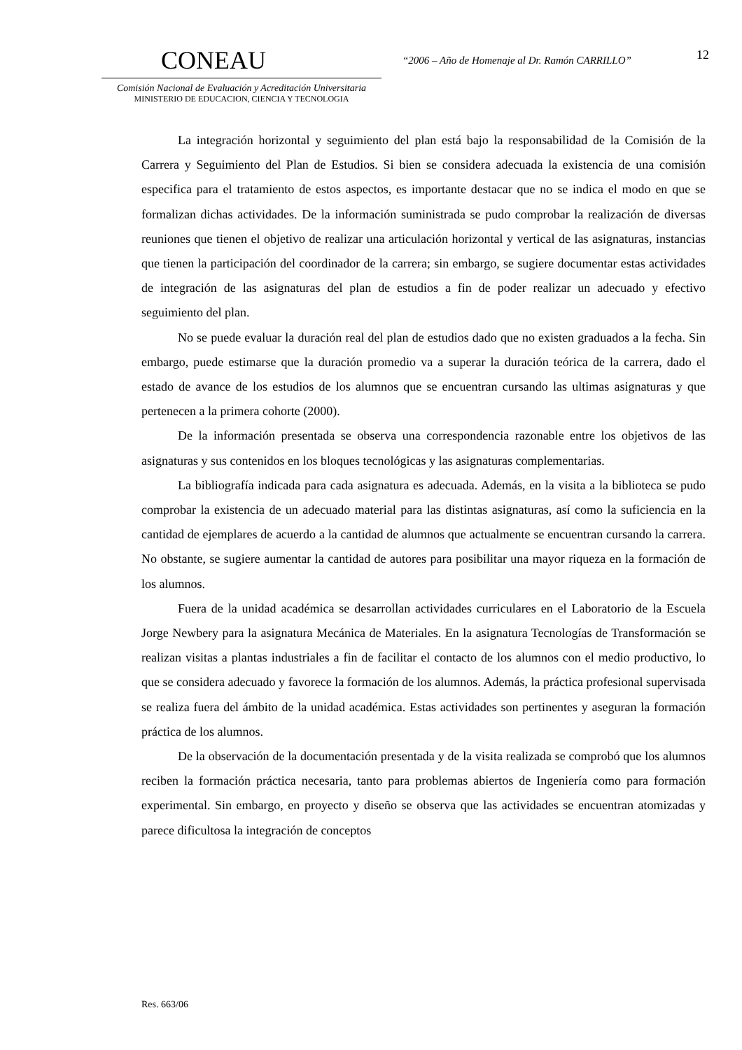CONEAU
Comisión Nacional de Evaluación y Acreditación Universitaria
MINISTERIO DE EDUCACION, CIENCIA Y TECNOLOGIA
“2006 – Año de Homenaje al Dr. Ramón CARRILLO”
12
La integración horizontal y seguimiento del plan está bajo la responsabilidad de la Comisión de la Carrera y Seguimiento del Plan de Estudios. Si bien se considera adecuada la existencia de una comisión especifica para el tratamiento de estos aspectos, es importante destacar que no se indica el modo en que se formalizan dichas actividades. De la información suministrada se pudo comprobar la realización de diversas reuniones que tienen el objetivo de realizar una articulación horizontal y vertical de las asignaturas, instancias que tienen la participación del coordinador de la carrera; sin embargo, se sugiere documentar estas actividades de integración de las asignaturas del plan de estudios a fin de poder realizar un adecuado y efectivo seguimiento del plan.
No se puede evaluar la duración real del plan de estudios dado que no existen graduados a la fecha. Sin embargo, puede estimarse que la duración promedio va a superar la duración teórica de la carrera, dado el estado de avance de los estudios de los alumnos que se encuentran cursando las ultimas asignaturas y que pertenecen a la primera cohorte (2000).
De la información presentada se observa una correspondencia razonable entre los objetivos de las asignaturas y sus contenidos en los bloques tecnológicas y las asignaturas complementarias.
La bibliografía indicada para cada asignatura es adecuada. Además, en la visita a la biblioteca se pudo comprobar la existencia de un adecuado material para las distintas asignaturas, así como la suficiencia en la cantidad de ejemplares de acuerdo a la cantidad de alumnos que actualmente se encuentran cursando la carrera. No obstante, se sugiere aumentar la cantidad de autores para posibilitar una mayor riqueza en la formación de los alumnos.
Fuera de la unidad académica se desarrollan actividades curriculares en el Laboratorio de la Escuela Jorge Newbery para la asignatura Mecánica de Materiales. En la asignatura Tecnologías de Transformación se realizan visitas a plantas industriales a fin de facilitar el contacto de los alumnos con el medio productivo, lo que se considera adecuado y favorece la formación de los alumnos. Además, la práctica profesional supervisada se realiza fuera del ámbito de la unidad académica. Estas actividades son pertinentes y aseguran la formación práctica de los alumnos.
De la observación de la documentación presentada y de la visita realizada se comprobó que los alumnos reciben la formación práctica necesaria, tanto para problemas abiertos de Ingeniería como para formación experimental. Sin embargo, en proyecto y diseño se observa que las actividades se encuentran atomizadas y parece dificultosa la integración de conceptos
Res. 663/06